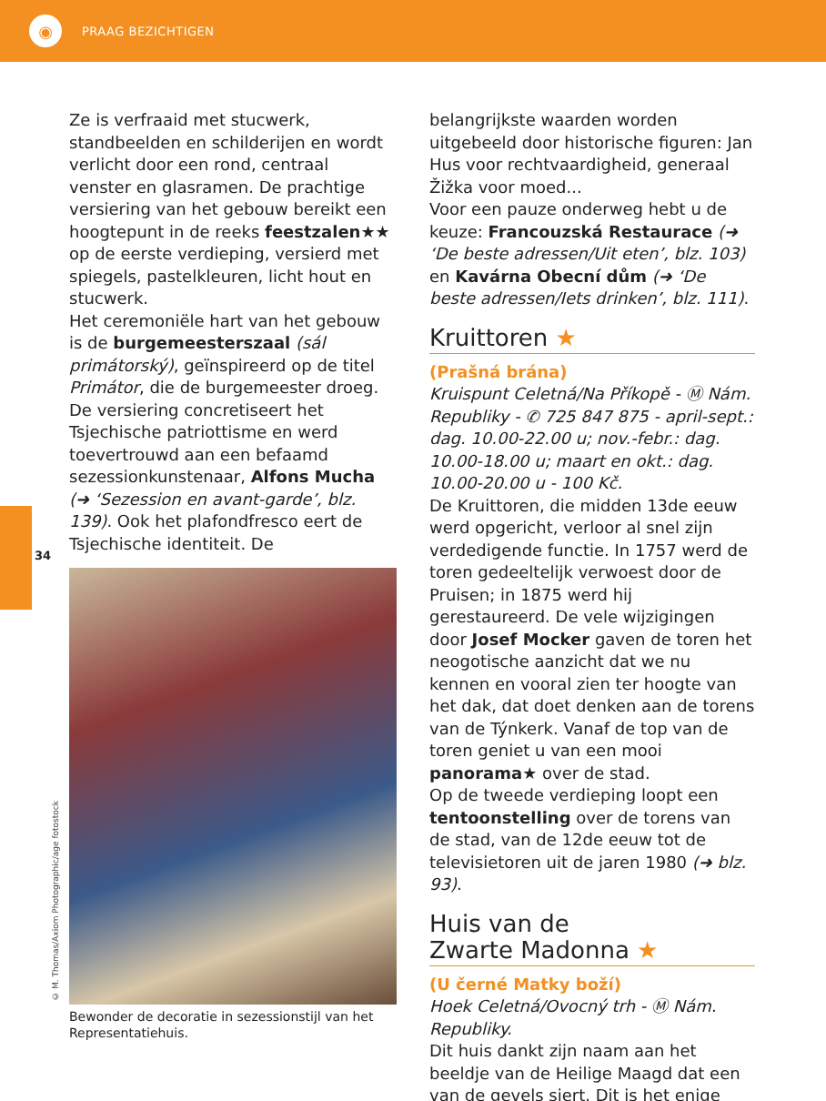◉
PRAAG BEZICHTIGEN
34
© M. Thomas/Axiom Photographic/age fotostock
Ze is verfraaid met stucwerk, standbeelden en schilderijen en wordt verlicht door een rond, centraal venster en glasramen. De prachtige versiering van het gebouw bereikt een hoogtepunt in de reeks feestzalen★★ op de eerste verdieping, versierd met spiegels, pastelkleuren, licht hout en stucwerk.
Het ceremoniële hart van het gebouw is de burgemeesterszaal (sál primátorský), geïnspireerd op de titel Primátor, die de burgemeester droeg. De versiering concretiseert het Tsjechische patriottisme en werd toevertrouwd aan een befaamd sezessionkunstenaar, Alfons Mucha (➜ ‘Sezession en avant-garde’, blz. 139). Ook het plafondfresco eert de Tsjechische identiteit. De
Bewonder de decoratie in sezessionstijl van het Representatiehuis.
belangrijkste waarden worden uitgebeeld door historische figuren: Jan Hus voor rechtvaardigheid, generaal Žižka voor moed...
Voor een pauze onderweg hebt u de keuze: Francouzská Restaurace (➜ ‘De beste adressen/Uit eten’, blz. 103) en Kavárna Obecní dům (➜ ‘De beste adressen/Iets drinken’, blz. 111).
Kruittoren ★
(Prašná brána)
Kruispunt Celetná/Na Příkopě - Ⓜ Nám. Republiky - ✆ 725 847 875 - april-sept.: dag. 10.00-22.00 u; nov.-febr.: dag. 10.00-18.00 u; maart en okt.: dag. 10.00-20.00 u - 100 Kč.
De Kruittoren, die midden 13de eeuw werd opgericht, verloor al snel zijn verdedigende functie. In 1757 werd de toren gedeeltelijk verwoest door de Pruisen; in 1875 werd hij gerestaureerd. De vele wijzigingen door Josef Mocker gaven de toren het neogotische aanzicht dat we nu kennen en vooral zien ter hoogte van het dak, dat doet denken aan de torens van de Týnkerk. Vanaf de top van de toren geniet u van een mooi panorama★ over de stad.
Op de tweede verdieping loopt een tentoonstelling over de torens van de stad, van de 12de eeuw tot de televisietoren uit de jaren 1980 (➜ blz. 93).
Huis van de
Zwarte Madonna ★
(U černé Matky boží)
Hoek Celetná/Ovocný trh - Ⓜ Nám. Republiky.
Dit huis dankt zijn naam aan het beeldje van de Heilige Maagd dat een van de gevels siert. Dit is het enige